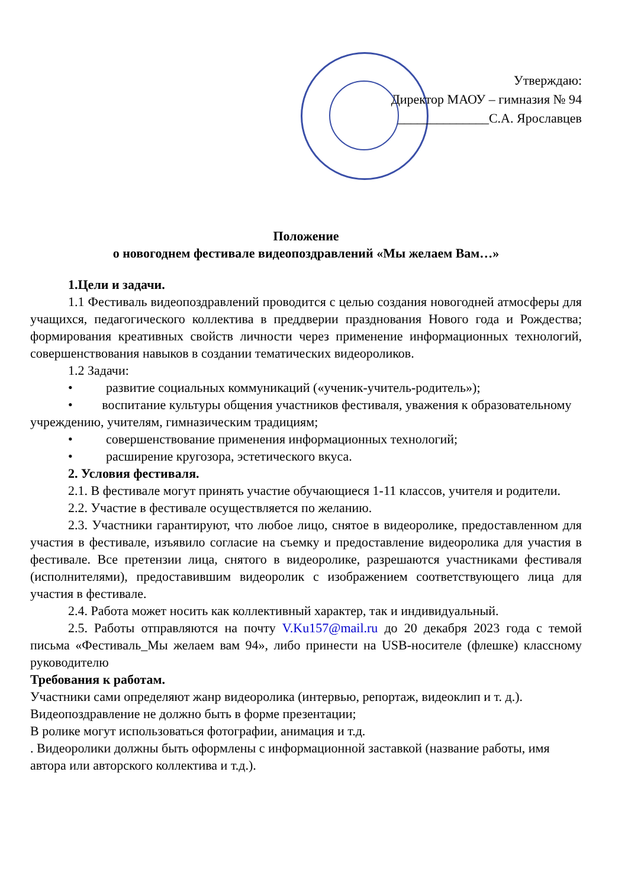Утверждаю:
Директор МАОУ – гимназия № 94
______________С.А. Ярославцев
Положение
о новогоднем фестивале видеопоздравлений «Мы желаем Вам…»
1.Цели и задачи.
1.1 Фестиваль видеопоздравлений проводится с целью создания новогодней атмосферы для учащихся, педагогического коллектива в преддверии празднования Нового года и Рождества; формирования креативных свойств личности через применение информационных технологий, совершенствования навыков в создании тематических видеороликов.
1.2 Задачи:
• развитие социальных коммуникаций («ученик-учитель-родитель»);
• воспитание культуры общения участников фестиваля, уважения к образовательному учреждению, учителям, гимназическим традициям;
• совершенствование применения информационных технологий;
• расширение кругозора, эстетического вкуса.
2. Условия фестиваля.
2.1. В фестивале могут принять участие обучающиеся 1-11 классов, учителя и родители.
2.2. Участие в фестивале осуществляется по желанию.
2.3. Участники гарантируют, что любое лицо, снятое в видеоролике, предоставленном для участия в фестивале, изъявило согласие на съемку и предоставление видеоролика для участия в фестивале. Все претензии лица, снятого в видеоролике, разрешаются участниками фестиваля (исполнителями), предоставившим видеоролик с изображением соответствующего лица для участия в фестивале.
2.4. Работа может носить как коллективный характер, так и индивидуальный.
2.5. Работы отправляются на почту V.Ku157@mail.ru до 20 декабря 2023 года с темой письма «Фестиваль_Мы желаем вам 94», либо принести на USB-носителе (флешке) классному руководителю
Требования к работам.
Участники сами определяют жанр видеоролика (интервью, репортаж, видеоклип и т. д.).
Видеопоздравление не должно быть в форме презентации;
В ролике могут использоваться фотографии, анимация и т.д.
. Видеоролики должны быть оформлены с информационной заставкой (название работы, имя автора или авторского коллектива и т.д.).